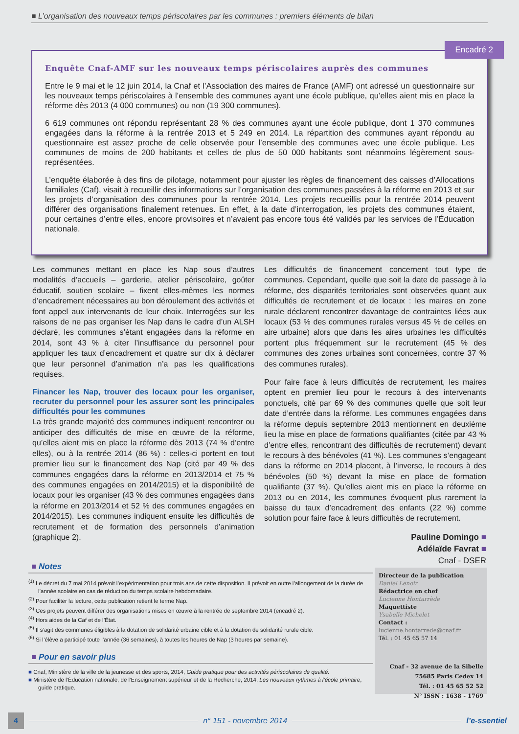■ L’organisation des nouveaux temps périscolaires par les communes : premiers éléments de bilan
Encadré 2
Enquête Cnaf-AMF sur les nouveaux temps périscolaires auprès des communes
Entre le 9 mai et le 12 juin 2014, la Cnaf et l’Association des maires de France (AMF) ont adressé un questionnaire sur les nouveaux temps périscolaires à l’ensemble des communes ayant une école publique, qu’elles aient mis en place la réforme dès 2013 (4 000 communes) ou non (19 300 communes).
6 619 communes ont répondu représentant 28 % des communes ayant une école publique, dont 1 370 communes engagées dans la réforme à la rentrée 2013 et 5 249 en 2014. La répartition des communes ayant répondu au questionnaire est assez proche de celle observée pour l’ensemble des communes avec une école publique. Les communes de moins de 200 habitants et celles de plus de 50 000 habitants sont néanmoins légèrement sous-représentées.
L’enquête élaborée à des fins de pilotage, notamment pour ajuster les règles de financement des caisses d’Allocations familiales (Caf), visait à recueillir des informations sur l’organisation des communes passées à la réforme en 2013 et sur les projets d’organisation des communes pour la rentrée 2014. Les projets recueillis pour la rentrée 2014 peuvent différer des organisations finalement retenues. En effet, à la date d’interrogation, les projets des communes étaient, pour certaines d’entre elles, encore provisoires et n’avaient pas encore tous été validés par les services de l’Éducation nationale.
Les communes mettant en place les Nap sous d’autres modalités d’accueils – garderie, atelier périscolaire, goûter éducatif, soutien scolaire – fixent elles-mêmes les normes d’encadrement nécessaires au bon déroulement des activités et font appel aux intervenants de leur choix. Interrogées sur les raisons de ne pas organiser les Nap dans le cadre d’un ALSH déclaré, les communes s’étant engagées dans la réforme en 2014, sont 43 % à citer l’insuffisance du personnel pour appliquer les taux d’encadrement et quatre sur dix à déclarer que leur personnel d’animation n’a pas les qualifications requises.
Financer les Nap, trouver des locaux pour les organiser, recruter du personnel pour les assurer sont les principales difficultés pour les communes
La très grande majorité des communes indiquent rencontrer ou anticiper des difficultés de mise en œuvre de la réforme, qu’elles aient mis en place la réforme dès 2013 (74 % d’entre elles), ou à la rentrée 2014 (86 %) : celles-ci portent en tout premier lieu sur le financement des Nap (cité par 49 % des communes engagées dans la réforme en 2013/2014 et 75 % des communes engagées en 2014/2015) et la disponibilité de locaux pour les organiser (43 % des communes engagées dans la réforme en 2013/2014 et 52 % des communes engagées en 2014/2015). Les communes indiquent ensuite les difficultés de recrutement et de formation des personnels d’animation (graphique 2).
Les difficultés de financement concernent tout type de communes. Cependant, quelle que soit la date de passage à la réforme, des disparités territoriales sont observées quant aux difficultés de recrutement et de locaux : les maires en zone rurale déclarent rencontrer davantage de contraintes liées aux locaux (53 % des communes rurales versus 45 % de celles en aire urbaine) alors que dans les aires urbaines les difficultés portent plus fréquemment sur le recrutement (45 % des communes des zones urbaines sont concernées, contre 37 % des communes rurales).
Pour faire face à leurs difficultés de recrutement, les maires optent en premier lieu pour le recours à des intervenants ponctuels, cité par 69 % des communes quelle que soit leur date d’entrée dans la réforme. Les communes engagées dans la réforme depuis septembre 2013 mentionnent en deuxième lieu la mise en place de formations qualifiantes (citée par 43 % d’entre elles, rencontrant des difficultés de recrutement) devant le recours à des bénévoles (41 %). Les communes s’engageant dans la réforme en 2014 placent, à l’inverse, le recours à des bénévoles (50 %) devant la mise en place de formation qualifiante (37 %). Qu’elles aient mis en place la réforme en 2013 ou en 2014, les communes évoquent plus rarement la baisse du taux d’encadrement des enfants (22 %) comme solution pour faire face à leurs difficultés de recrutement.
Pauline Domingo ■
Adélaïde Favrat ■
Cnaf - DSER
■ Notes
<sup>(1)</sup> Le décret du 7 mai 2014 prévoit l’expérimentation pour trois ans de cette disposition. Il prévoit en outre l’allongement de la durée de l’année scolaire en cas de réduction du temps scolaire hebdomadaire.
<sup>(2)</sup> Pour faciliter la lecture, cette publication retient le terme Nap.
<sup>(3)</sup> Ces projets peuvent différer des organisations mises en œuvre à la rentrée de septembre 2014 (encadré 2).
<sup>(4)</sup> Hors aides de la Caf et de l’État.
<sup>(5)</sup> Il s’agit des communes éligibles à la dotation de solidarité urbaine cible et à la dotation de solidarité rurale cible.
<sup>(6)</sup> Si l’élève a participé toute l’année (36 semaines), à toutes les heures de Nap (3 heures par semaine).
■ Pour en savoir plus
■ Cnaf, Ministère de la ville de la jeunesse et des sports, 2014, Guide pratique pour des activités périscolaires de qualité.
■ Ministère de l’Éducation nationale, de l’Enseignement supérieur et de la Recherche, 2014, Les nouveaux rythmes à l’école primaire, guide pratique.
Directeur de la publication
Daniel Lenoir
Rédactrice en chef
Lucienne Hontarrède
Maquettiste
Ysabelle Michelet
Contact : lucienne.hontarrede@cnaf.fr
Tél. : 01 45 65 57 14
Cnaf - 32 avenue de la Sibelle
75685 Paris Cedex 14
Tél. : 01 45 65 52 52
N° ISSN : 1638 - 1769
4 n° 151 - novembre 2014 l’e-ssentiel